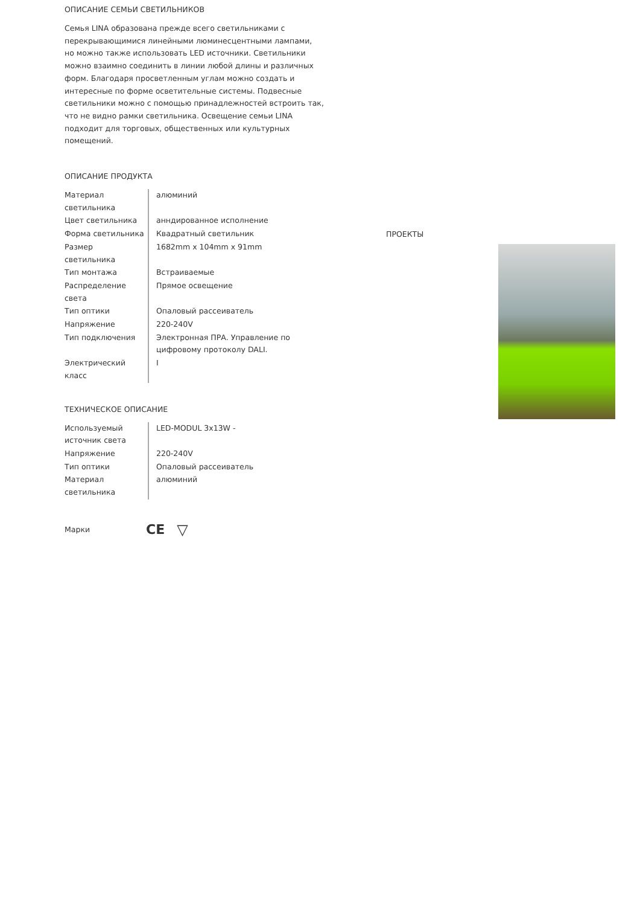ОПИСАНИЕ СЕМЬИ СВЕТИЛЬНИКОВ
Семья LINA образована прежде всего светильниками с перекрывающимися линейными люминесцентными лампами, но можно также использовать LED источники. Светильники можно взаимно соединить в линии любой длины и различных форм. Благодаря просветленным углам можно создать и интересные по форме осветительные системы. Подвесные светильники можно с помощью принадлежностей встроить так, что не видно рамки светильника. Освещение семьи LINA подходит для торговых, общественных или культурных помещений.
ОПИСАНИЕ ПРОДУКТА
| Материал светильника | алюминий |
| Цвет светильника | анндированное исполнение |
| Форма светильника | Квадратный светильник |
| Размер светильника | 1682mm x 104mm x 91mm |
| Тип монтажа | Встраиваемые |
| Распределение света | Прямое освещение |
| Тип оптики | Опаловый рассеиватель |
| Напряжение | 220-240V |
| Тип подключения | Электронная ПРА. Управление по цифровому протоколу DALI. |
| Электрический класс | I |
ТЕХНИЧЕСКОЕ ОПИСАНИЕ
| Используемый источник света | LED-MODUL 3x13W - |
| Напряжение | 220-240V |
| Тип оптики | Опаловый рассеиватель |
| Материал светильника | алюминий |
Марки CE ▽
ПРОЕКТЫ